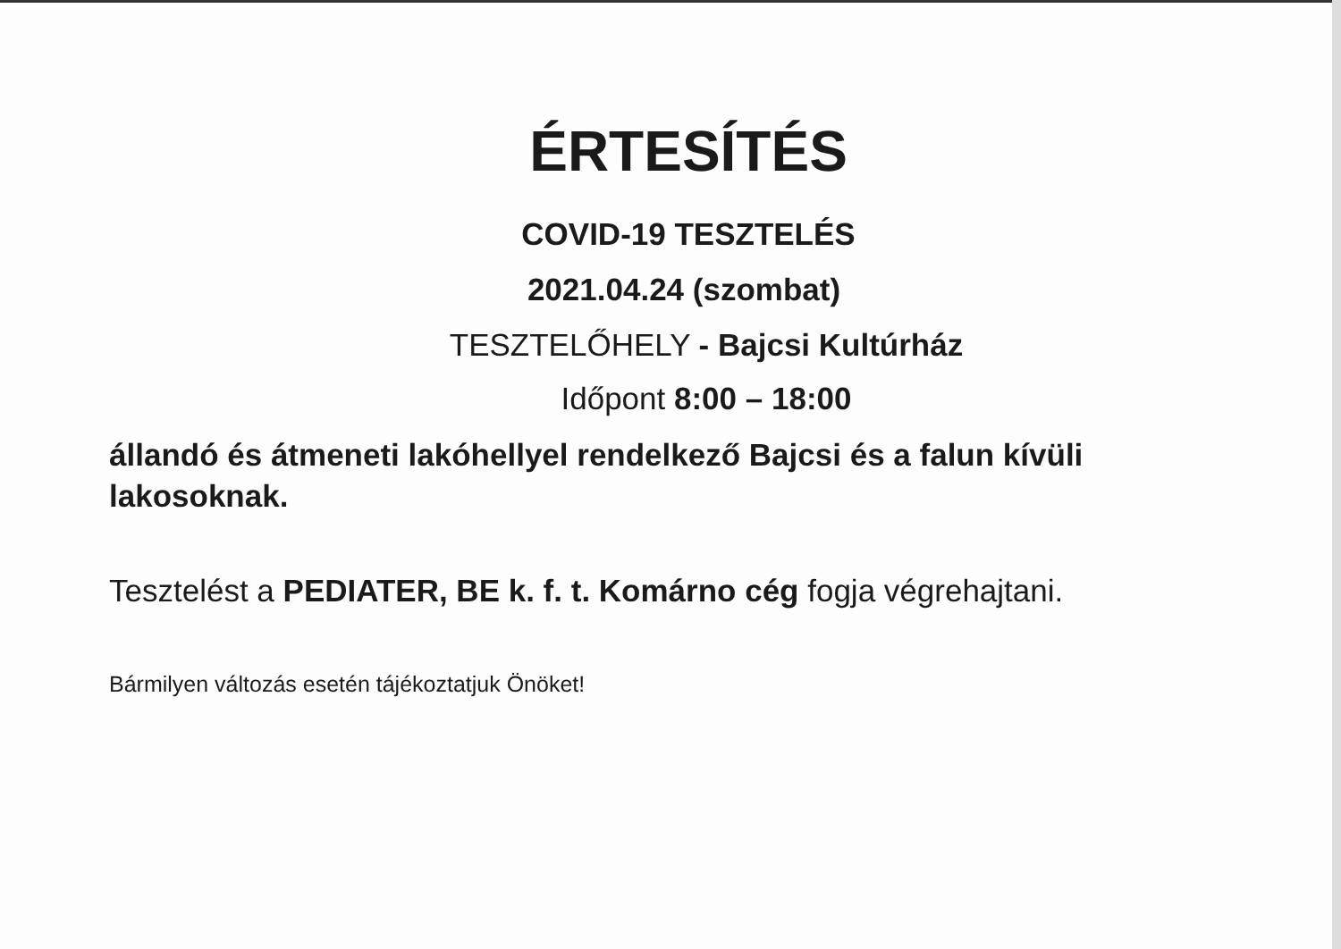ÉRTESÍTÉS
COVID-19 TESZTELÉS
2021.04.24 (szombat)
TESZTELŐHELY - Bajcsi Kultúrház
Időpont 8:00 – 18:00
állandó és átmeneti lakóhellyel rendelkező Bajcsi és a falun kívüli lakosoknak.
Tesztelést a PEDIATER, BE k. f. t. Komárno cég fogja végrehajtani.
Bármilyen változás esetén tájékoztatjuk Önöket!